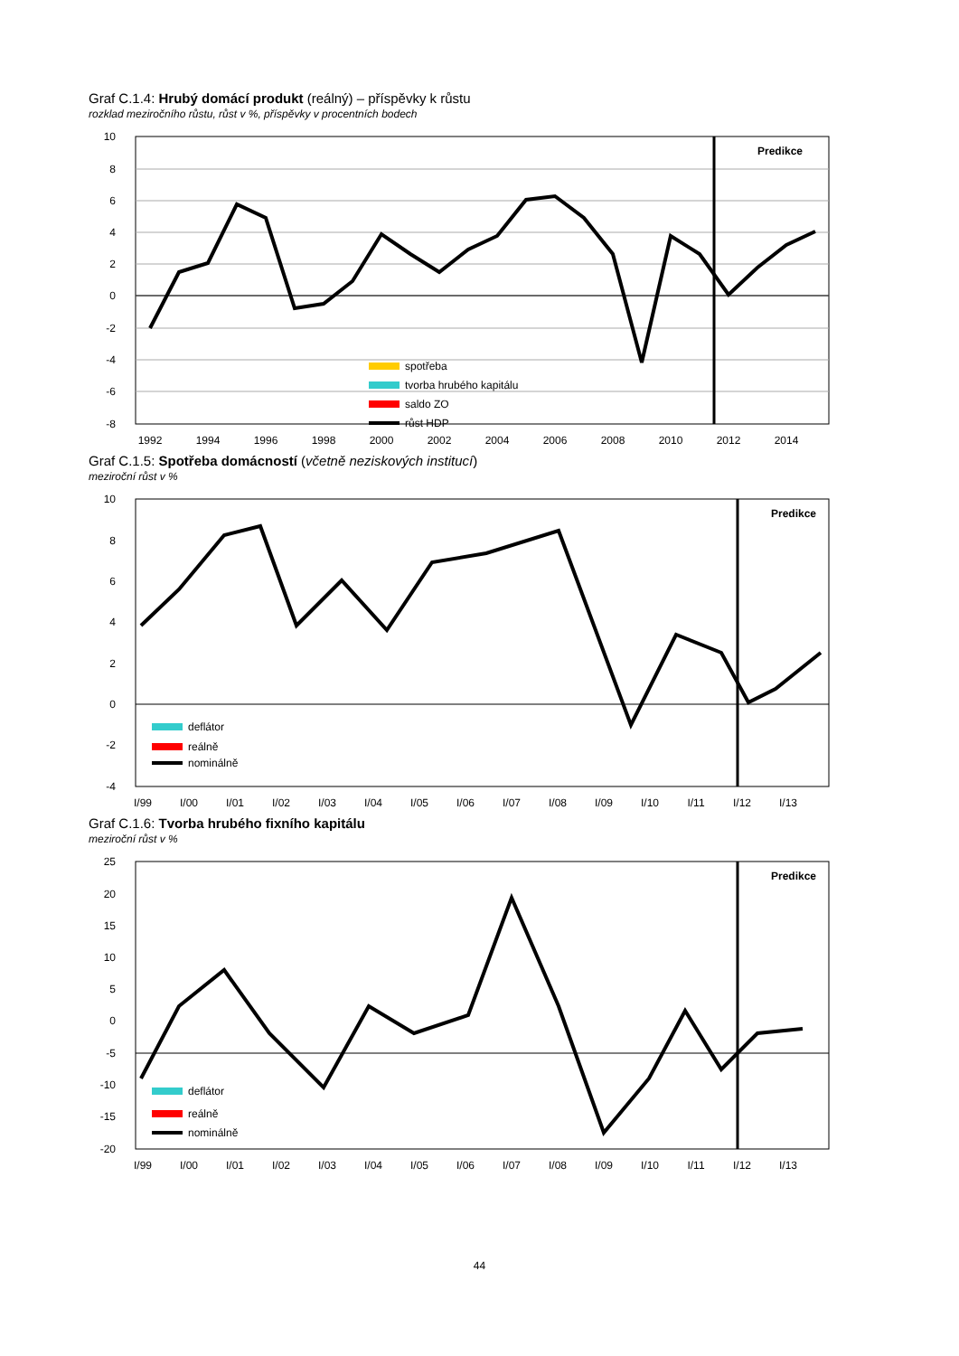Graf C.1.4: Hrubý domácí produkt (reálný) – příspěvky k růstu
rozklad meziročního růstu, růst v %, příspěvky v procentních bodech
Predikce
spotřeba
tvorba hrubého kapitálu
saldo ZO
růst HDP
10
8
6
4
2
0
-2
-4
-6
-8
1992
1994
1996
1998
2000
2002
2004
2006
2008
2010
2012
2014
Graf C.1.5: Spotřeba domácností (včetně neziskových institucí)
meziroční růst v %
Predikce
deflátor
reálně
nominálně
10
8
6
4
2
0
-2
-4
I/99
I/00
I/01
I/02
I/03
I/04
I/05
I/06
I/07
I/08
I/09
I/10
I/11
I/12
I/13
Graf C.1.6: Tvorba hrubého fixního kapitálu
meziroční růst v %
Predikce
deflátor
reálně
nominálně
25
20
15
10
5
0
-5
-10
-15
-20
I/99
I/00
I/01
I/02
I/03
I/04
I/05
I/06
I/07
I/08
I/09
I/10
I/11
I/12
I/13
44